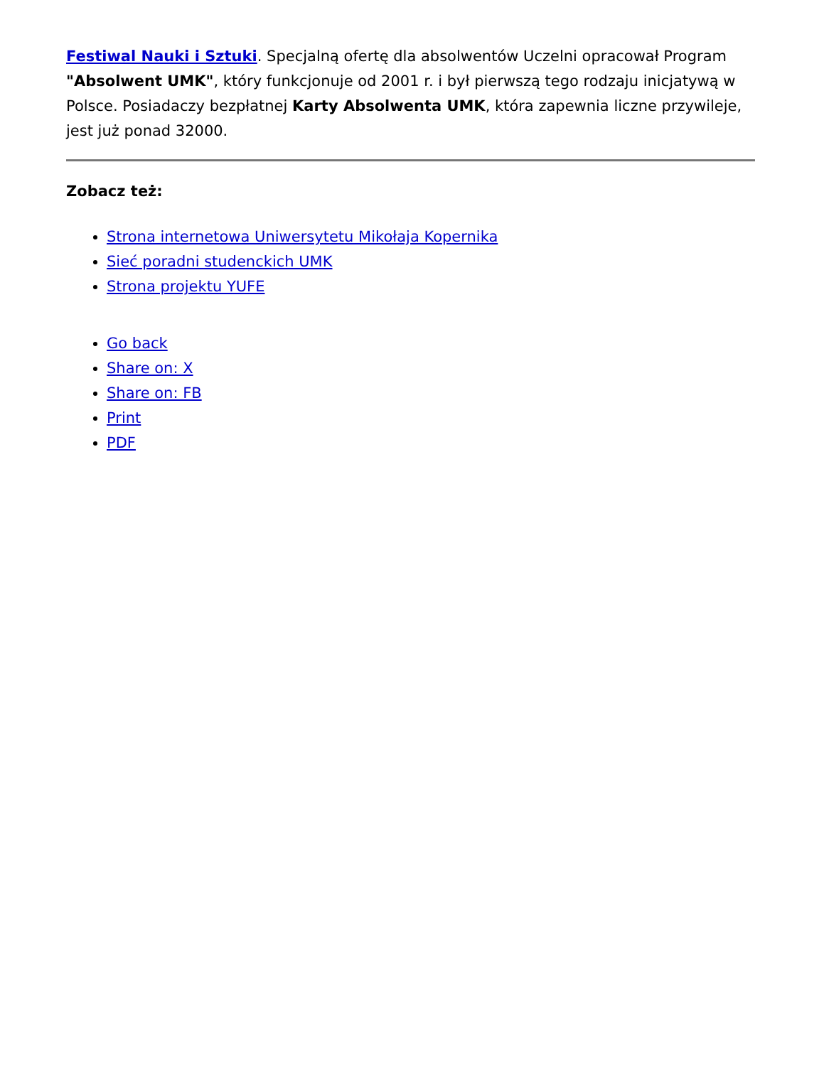Festiwal Nauki i Sztuki. Specjalną ofertę dla absolwentów Uczelni opracował Program "Absolwent UMK", który funkcjonuje od 2001 r. i był pierwszą tego rodzaju inicjatywą w Polsce. Posiadaczy bezpłatnej Karty Absolwenta UMK, która zapewnia liczne przywileje, jest już ponad 32000.
Zobacz też:
Strona internetowa Uniwersytetu Mikołaja Kopernika
Sieć poradni studenckich UMK
Strona projektu YUFE
Go back
Share on: X
Share on: FB
Print
PDF